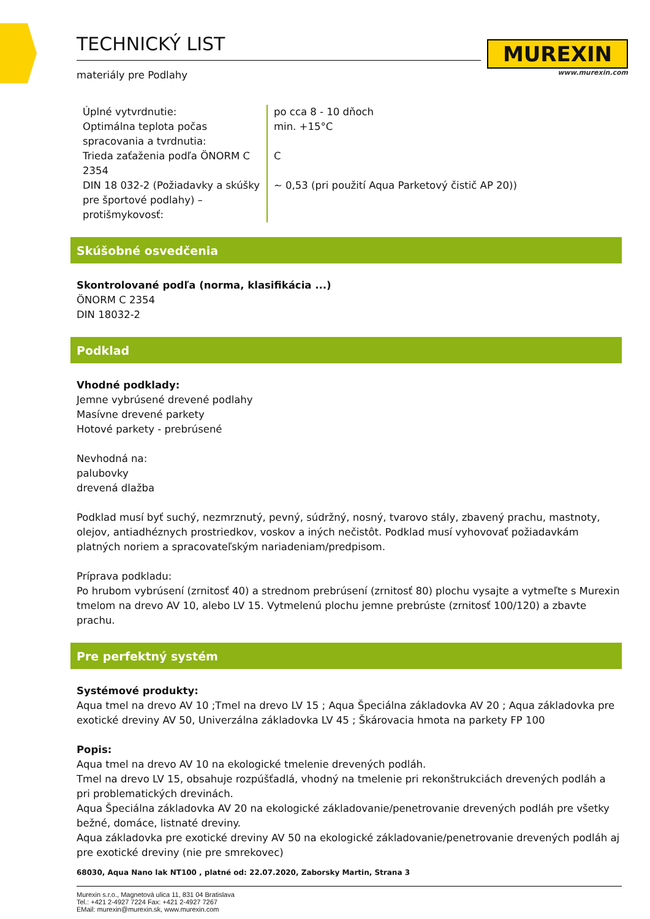MUREXIN
www.murexin.com
TECHNICKÝ LIST
materiály pre Podlahy
| Úplné vytvrdnutie: | po cca 8 - 10 dňoch |
| Optimálna teplota počas spracovania a tvrdnutia: | min. +15°C |
| Trieda zaťaženia podľa ÖNORM C 2354 | C |
| DIN 18 032-2 (Požiadavky a skúšky pre športové podlahy) – protišmykovosť: | ~ 0,53 (pri použití Aqua Parketový čistič AP 20)) |
Skúšobné osvedčenia
Skontrolované podľa (norma, klasifikácia ...)
ÖNORM C 2354
DIN 18032-2
Podklad
Vhodné podklady:
Jemne vybrúsené drevené podlahy
Masívne drevené parkety
Hotové parkety - prebrúsené
Nevhodná na:
palubovky
drevená dlažba
Podklad musí byť suchý, nezmrznutý, pevný, súdržný, nosný, tvarovo stály, zbavený prachu, mastnoty, olejov, antiadhéznych prostriedkov, voskov a iných nečistôt. Podklad musí vyhovovať požiadavkám platných noriem a spracovateľským nariadeniam/predpisom.
Príprava podkladu:
Po hrubom vybrúsení (zrnitosť 40) a strednom prebrúsení (zrnitosť 80) plochu vysajte a vytmeľte s Murexin tmelom na drevo AV 10, alebo LV 15. Vytmelenú plochu jemne prebrúste (zrnitosť 100/120) a zbavte prachu.
Pre perfektný systém
Systémové produkty:
Aqua tmel na drevo AV 10 ;Tmel na drevo LV 15 ; Aqua Špeciálna základovka AV 20 ; Aqua základovka pre exotické dreviny AV 50, Univerzálna základovka LV 45 ; Škárovacia hmota na parkety FP 100
Popis:
Aqua tmel na drevo AV 10 na ekologické tmelenie drevených podláh.
Tmel na drevo LV 15, obsahuje rozpúšťadlá, vhodný na tmelenie pri rekonštrukciách drevených podláh a pri problematických drevinách.
Aqua Špeciálna základovka AV 20 na ekologické základovanie/penetrovanie drevených podláh pre všetky bežné, domáce, listnaté dreviny.
Aqua základovka pre exotické dreviny AV 50 na ekologické základovanie/penetrovanie drevených podláh aj pre exotické dreviny (nie pre smrekovec)
68030, Aqua Nano lak NT100 , platné od: 22.07.2020, Zaborsky Martin, Strana 3
Murexin s.r.o., Magnetová ulica 11, 831 04 Bratislava
Tel.: +421 2-4927 7224 Fax: +421 2-4927 7267
EMail: murexin@murexin.sk, www.murexin.com